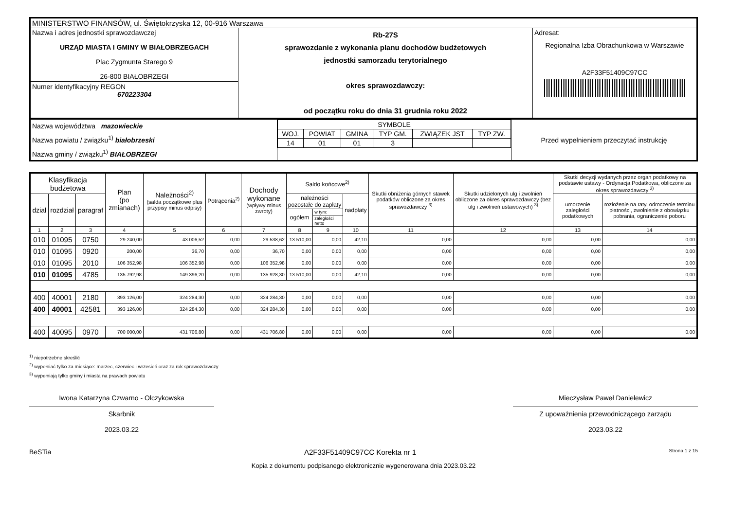| MINISTERSTWO FINANSÓW, ul. Świętokrzyska 12, 00-916 Warszawa | | |
| Nazwa i adres jednostki sprawozdawczej URZĄD MIASTA I GMINY W BIAŁOBRZEGACH Plac Zygmunta Starego 9 26-800 BIAŁOBRZEGI Numer identyfikacyjny REGON 670223304 | Rb-27S sprawozdanie z wykonania planu dochodów budżetowych jednostki samorzadu terytorialnego okres sprawozdawczy: od początku roku do dnia 31 grudnia roku 2022 | Adresat: Regionalna Izba Obrachunkowa w Warszawie A2F33F51409C97CC |
| Nazwa województwa mazowieckie Nazwa powiatu / związku<sup>1)</sup> białobrzeski Nazwa gminy / związku<sup>1)</sup> BIAŁOBRZEGI | / SYMBOLE / / / / / / / WOJ. / POWIAT / GMINA / TYP GM. / ZWIĄZEK JST / TYP ZW. / / 14 / 01 / 01 / 3 / / / | Przed wypełnieniem przeczytać instrukcję |
| Klasyfikacja budżetowa | | | Plan (po zmianach) | Należności<sup>2)</sup> (salda początkowe plus przypisy minus odpisy) | Potrącenia<sup>2)</sup> | Dochody wykonane (wpływy minus zwroty) | Saldo końcowe<sup>2)</sup> | | | Skutki obniżenia górnych stawek podatków obliczone za okres sprawozdawczy <sup>3)</sup> | Skutki udzielonych ulg i zwolnień obliczone za okres sprawozdawczy (bez ulg i zwolnień ustawowych) <sup>3)</sup> | Skutki decyzji wydanych przez organ podatkowy na podstawie ustawy - Ordynacja Podatkowa, obliczone za okres sprawozdawczy <sup>3)</sup> | |
| --- | --- | --- | --- | --- | --- | --- | --- | --- | --- | --- | --- | --- | --- |
| dział | rozdział | paragraf | | | | | należności pozostałe do zapłaty | | nadpłaty | | | umorzenie zaległości podatkowych | rozłożenie na raty, odroczenie terminu płatności, zwolnienie z obowiązku pobrania, ograniczenie poboru |
| | | | | | | | ogółem | w tym: | | | | | |
| | | | | | | | | zaległości netto | | | | | |
| 1 | 2 | 3 | 4 | 5 | 6 | 7 | 8 | 9 | 10 | 11 | 12 | 13 | 14 |
| 010 | 01095 | 0750 | 29 240,00 | 43 006,52 | 0,00 | 29 538,62 | 13 510,00 | 0,00 | 42,10 | 0,00 | 0,00 | 0,00 | 0,00 |
| 010 | 01095 | 0920 | 200,00 | 36,70 | 0,00 | 36,70 | 0,00 | 0,00 | 0,00 | 0,00 | 0,00 | 0,00 | 0,00 |
| 010 | 01095 | 2010 | 106 352,98 | 106 352,98 | 0,00 | 106 352,98 | 0,00 | 0,00 | 0,00 | 0,00 | 0,00 | 0,00 | 0,00 |
| 010 | 01095 | 4785 | 135 792,98 | 149 396,20 | 0,00 | 135 928,30 | 13 510,00 | 0,00 | 42,10 | 0,00 | 0,00 | 0,00 | 0,00 |
| 400 | 40001 | 2180 | 393 126,00 | 324 284,30 | 0,00 | 324 284,30 | 0,00 | 0,00 | 0,00 | 0,00 | 0,00 | 0,00 | 0,00 |
| 400 | 40001 | 42581 | 393 126,00 | 324 284,30 | 0,00 | 324 284,30 | 0,00 | 0,00 | 0,00 | 0,00 | 0,00 | 0,00 | 0,00 |
| 400 | 40095 | 0970 | 700 000,00 | 431 706,80 | 0,00 | 431 706,80 | 0,00 | 0,00 | 0,00 | 0,00 | 0,00 | 0,00 | 0,00 |
<sup>1)</sup> niepotrzebne skreślić
<sup>2)</sup> wypełniać tylko za miesiące: marzec, czerwiec i wrzesień oraz za rok sprawozdawczy
<sup>3)</sup> wypełniają tylko gminy i miasta na prawach powiatu
Iwona Katarzyna Czwarno - Olczykowska
Skarbnik
2023.03.22
Mieczysław Paweł Danielewicz
Z upoważnienia przewodniczącego zarządu
2023.03.22
BeSTia A2F33F51409C97CC Korekta nr 1 Strona 1 z 15
Kopia z dokumentu podpisanego elektronicznie wygenerowana dnia 2023.03.22